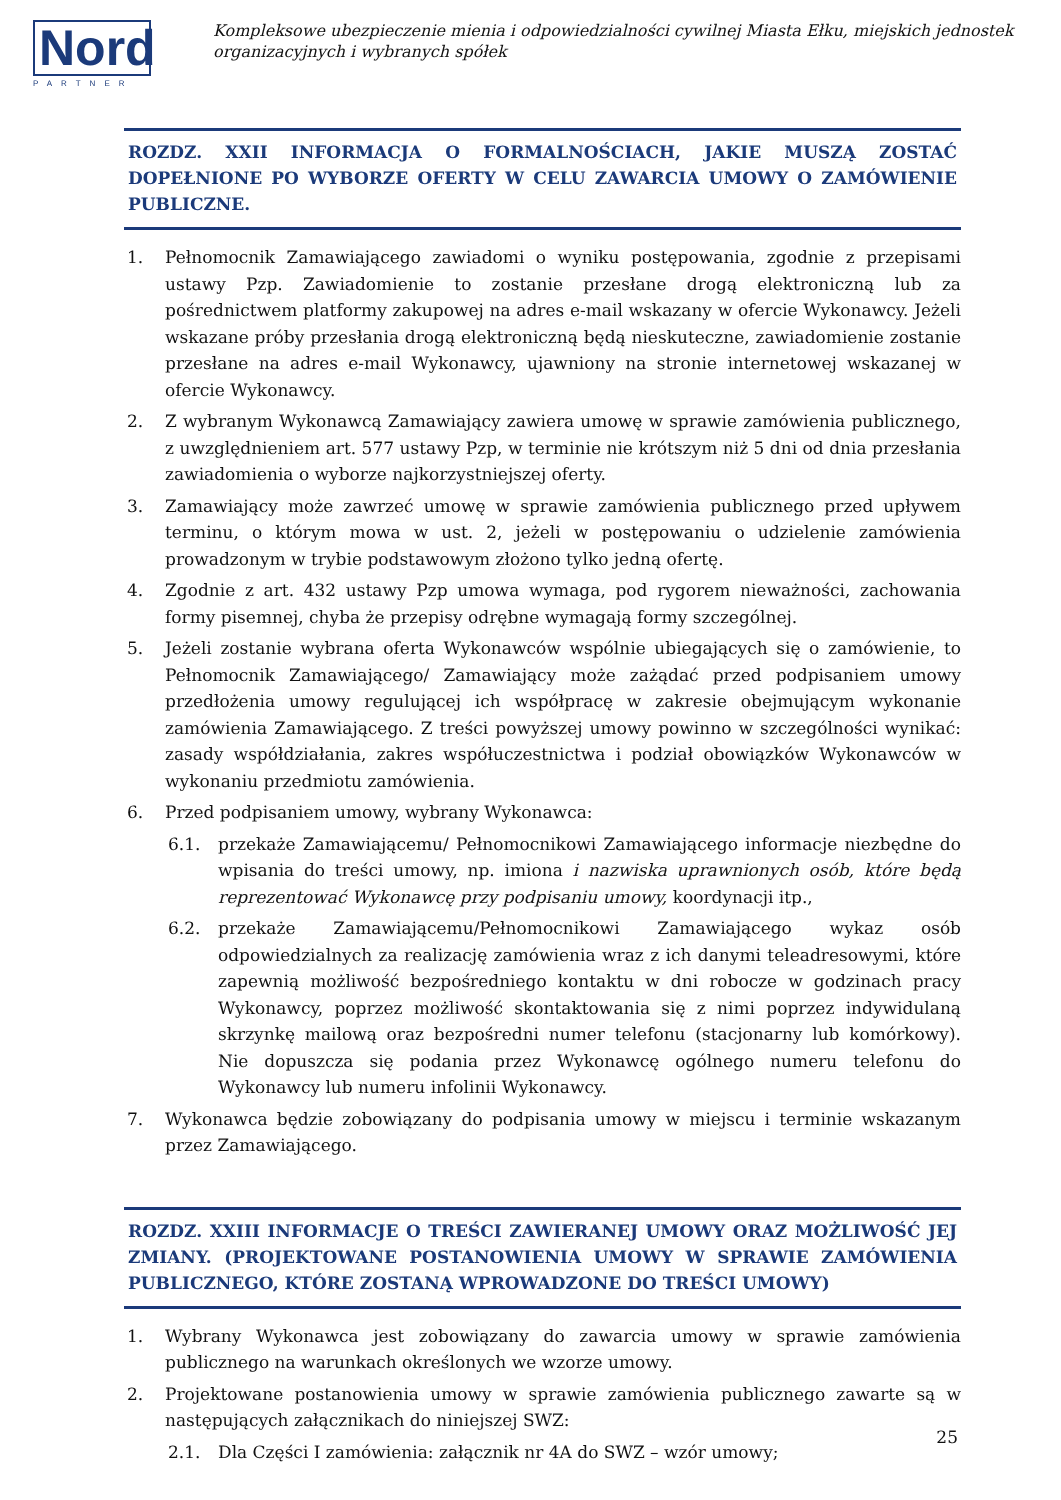Nord
PARTNER
Kompleksowe ubezpieczenie mienia i odpowiedzialności cywilnej Miasta Ełku, miejskich jednostek organizacyjnych i wybranych spółek
ROZDZ. XXII INFORMACJA O FORMALNOŚCIACH, JAKIE MUSZĄ ZOSTAĆ DOPEŁNIONE PO WYBORZE OFERTY W CELU ZAWARCIA UMOWY O ZAMÓWIENIE PUBLICZNE.
1. Pełnomocnik Zamawiającego zawiadomi o wyniku postępowania, zgodnie z przepisami ustawy Pzp. Zawiadomienie to zostanie przesłane drogą elektroniczną lub za pośrednictwem platformy zakupowej na adres e-mail wskazany w ofercie Wykonawcy. Jeżeli wskazane próby przesłania drogą elektroniczną będą nieskuteczne, zawiadomienie zostanie przesłane na adres e-mail Wykonawcy, ujawniony na stronie internetowej wskazanej w ofercie Wykonawcy.
2. Z wybranym Wykonawcą Zamawiający zawiera umowę w sprawie zamówienia publicznego, z uwzględnieniem art. 577 ustawy Pzp, w terminie nie krótszym niż 5 dni od dnia przesłania zawiadomienia o wyborze najkorzystniejszej oferty.
3. Zamawiający może zawrzeć umowę w sprawie zamówienia publicznego przed upływem terminu, o którym mowa w ust. 2, jeżeli w postępowaniu o udzielenie zamówienia prowadzonym w trybie podstawowym złożono tylko jedną ofertę.
4. Zgodnie z art. 432 ustawy Pzp umowa wymaga, pod rygorem nieważności, zachowania formy pisemnej, chyba że przepisy odrębne wymagają formy szczególnej.
5. Jeżeli zostanie wybrana oferta Wykonawców wspólnie ubiegających się o zamówienie, to Pełnomocnik Zamawiającego/ Zamawiający może zażądać przed podpisaniem umowy przedłożenia umowy regulującej ich współpracę w zakresie obejmującym wykonanie zamówienia Zamawiającego. Z treści powyższej umowy powinno w szczególności wynikać: zasady współdziałania, zakres współuczestnictwa i podział obowiązków Wykonawców w wykonaniu przedmiotu zamówienia.
6. Przed podpisaniem umowy, wybrany Wykonawca:
6.1. przekaże Zamawiającemu/ Pełnomocnikowi Zamawiającego informacje niezbędne do wpisania do treści umowy, np. imiona i nazwiska uprawnionych osób, które będą reprezentować Wykonawcę przy podpisaniu umowy, koordynacji itp.,
6.2. przekaże Zamawiającemu/Pełnomocnikowi Zamawiającego wykaz osób odpowiedzialnych za realizację zamówienia wraz z ich danymi teleadresowymi, które zapewnią możliwość bezpośredniego kontaktu w dni robocze w godzinach pracy Wykonawcy, poprzez możliwość skontaktowania się z nimi poprzez indywidulaną skrzynkę mailową oraz bezpośredni numer telefonu (stacjonarny lub komórkowy). Nie dopuszcza się podania przez Wykonawcę ogólnego numeru telefonu do Wykonawcy lub numeru infolinii Wykonawcy.
7. Wykonawca będzie zobowiązany do podpisania umowy w miejscu i terminie wskazanym przez Zamawiającego.
ROZDZ. XXIII INFORMACJE O TREŚCI ZAWIERANEJ UMOWY ORAZ MOŻLIWOŚĆ JEJ ZMIANY. (PROJEKTOWANE POSTANOWIENIA UMOWY W SPRAWIE ZAMÓWIENIA PUBLICZNEGO, KTÓRE ZOSTANĄ WPROWADZONE DO TREŚCI UMOWY)
1. Wybrany Wykonawca jest zobowiązany do zawarcia umowy w sprawie zamówienia publicznego na warunkach określonych we wzorze umowy.
2. Projektowane postanowienia umowy w sprawie zamówienia publicznego zawarte są w następujących załącznikach do niniejszej SWZ:
2.1. Dla Części I zamówienia: załącznik nr 4A do SWZ – wzór umowy;
25